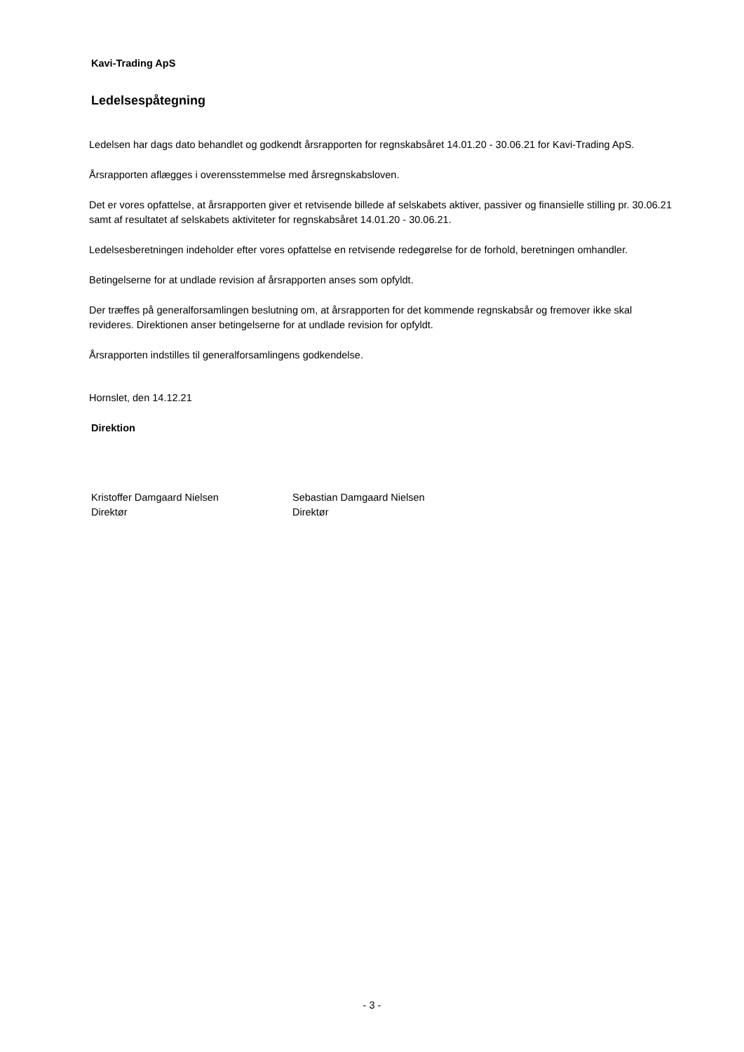Kavi-Trading ApS
Ledelsespåtegning
Ledelsen har dags dato behandlet og godkendt årsrapporten for regnskabsåret 14.01.20 - 30.06.21 for Kavi-Trading ApS.
Årsrapporten aflægges i overensstemmelse med årsregnskabsloven.
Det er vores opfattelse, at årsrapporten giver et retvisende billede af selskabets aktiver, passiver og finansielle stilling pr. 30.06.21 samt af resultatet af selskabets aktiviteter for regnskabsåret 14.01.20 - 30.06.21.
Ledelsesberetningen indeholder efter vores opfattelse en retvisende redegørelse for de forhold, beretningen omhandler.
Betingelserne for at undlade revision af årsrapporten anses som opfyldt.
Der træffes på generalforsamlingen beslutning om, at årsrapporten for det kommende regnskabsår og fremover ikke skal revideres. Direktionen anser betingelserne for at undlade revision for opfyldt.
Årsrapporten indstilles til generalforsamlingens godkendelse.
Hornslet, den 14.12.21
Direktion
Kristoffer Damgaard Nielsen
Direktør
Sebastian Damgaard Nielsen
Direktør
- 3 -